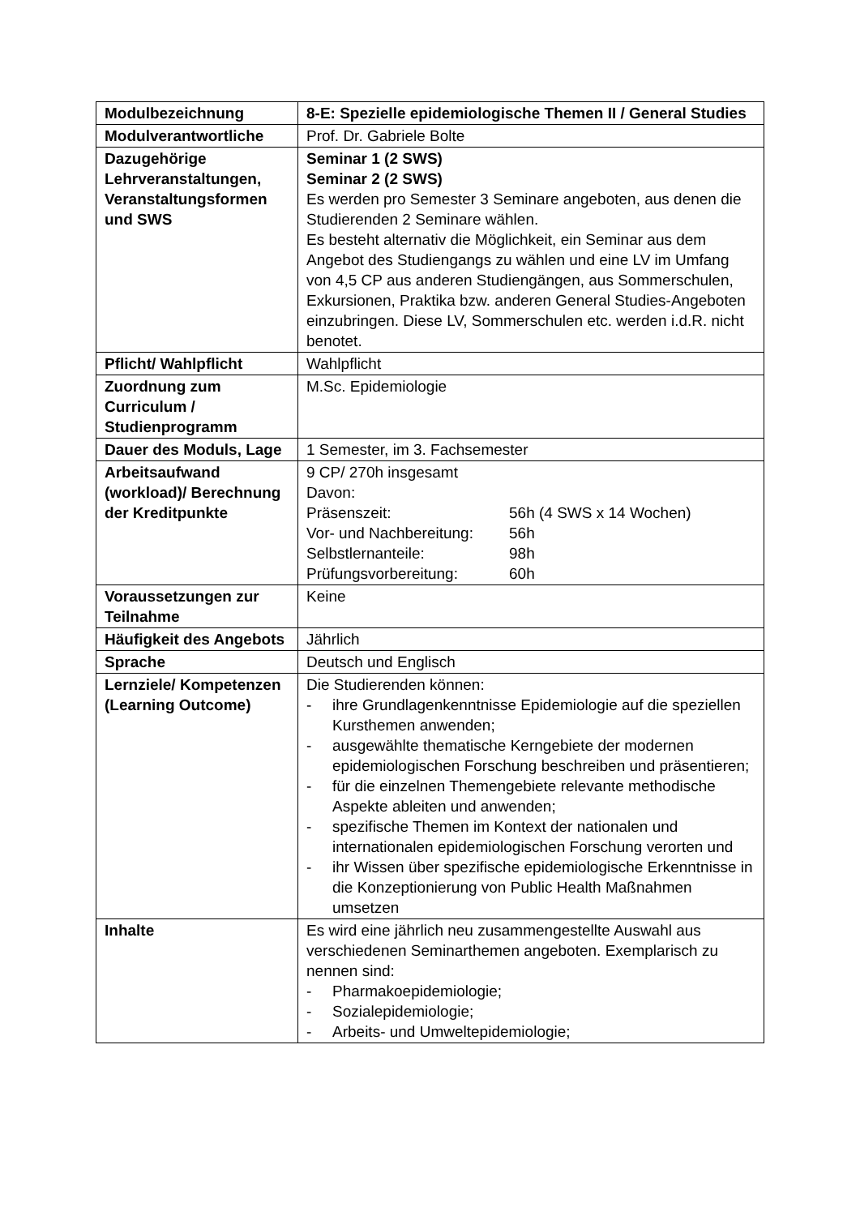| Modulbezeichnung | 8-E: Spezielle epidemiologische Themen II / General Studies |
| Modulverantwortliche | Prof. Dr. Gabriele Bolte |
| Dazugehörige Lehrveranstaltungen, Veranstaltungsformen und SWS | Seminar 1 (2 SWS) Seminar 2 (2 SWS) Es werden pro Semester 3 Seminare angeboten, aus denen die Studierenden 2 Seminare wählen. Es besteht alternativ die Möglichkeit, ein Seminar aus dem Angebot des Studiengangs zu wählen und eine LV im Umfang von 4,5 CP aus anderen Studiengängen, aus Sommerschulen, Exkursionen, Praktika bzw. anderen General Studies-Angeboten einzubringen. Diese LV, Sommerschulen etc. werden i.d.R. nicht benotet. |
| Pflicht/ Wahlpflicht | Wahlpflicht |
| Zuordnung zum Curriculum / Studienprogramm | M.Sc. Epidemiologie |
| Dauer des Moduls, Lage | 1 Semester, im 3. Fachsemester |
| Arbeitsaufwand (workload)/ Berechnung der Kreditpunkte | 9 CP/ 270h insgesamt Davon: / Präsenszeit: / 56h (4 SWS x 14 Wochen) / / Vor- und Nachbereitung: / 56h / / Selbstlernanteile: / 98h / / Prüfungsvorbereitung: / 60h / |
| Voraussetzungen zur Teilnahme | Keine |
| Häufigkeit des Angebots | Jährlich |
| Sprache | Deutsch und Englisch |
| Lernziele/ Kompetenzen (Learning Outcome) | Die Studierenden können: - ihre Grundlagenkenntnisse Epidemiologie auf die speziellen Kursthemen anwenden; - ausgewählte thematische Kerngebiete der modernen epidemiologischen Forschung beschreiben und präsentieren; - für die einzelnen Themengebiete relevante methodische Aspekte ableiten und anwenden; - spezifische Themen im Kontext der nationalen und internationalen epidemiologischen Forschung verorten und - ihr Wissen über spezifische epidemiologische Erkenntnisse in die Konzeptionierung von Public Health Maßnahmen umsetzen |
| Inhalte | Es wird eine jährlich neu zusammengestellte Auswahl aus verschiedenen Seminarthemen angeboten. Exemplarisch zu nennen sind: - Pharmakoepidemiologie; - Sozialepidemiologie; - Arbeits- und Umweltepidemiologie; |